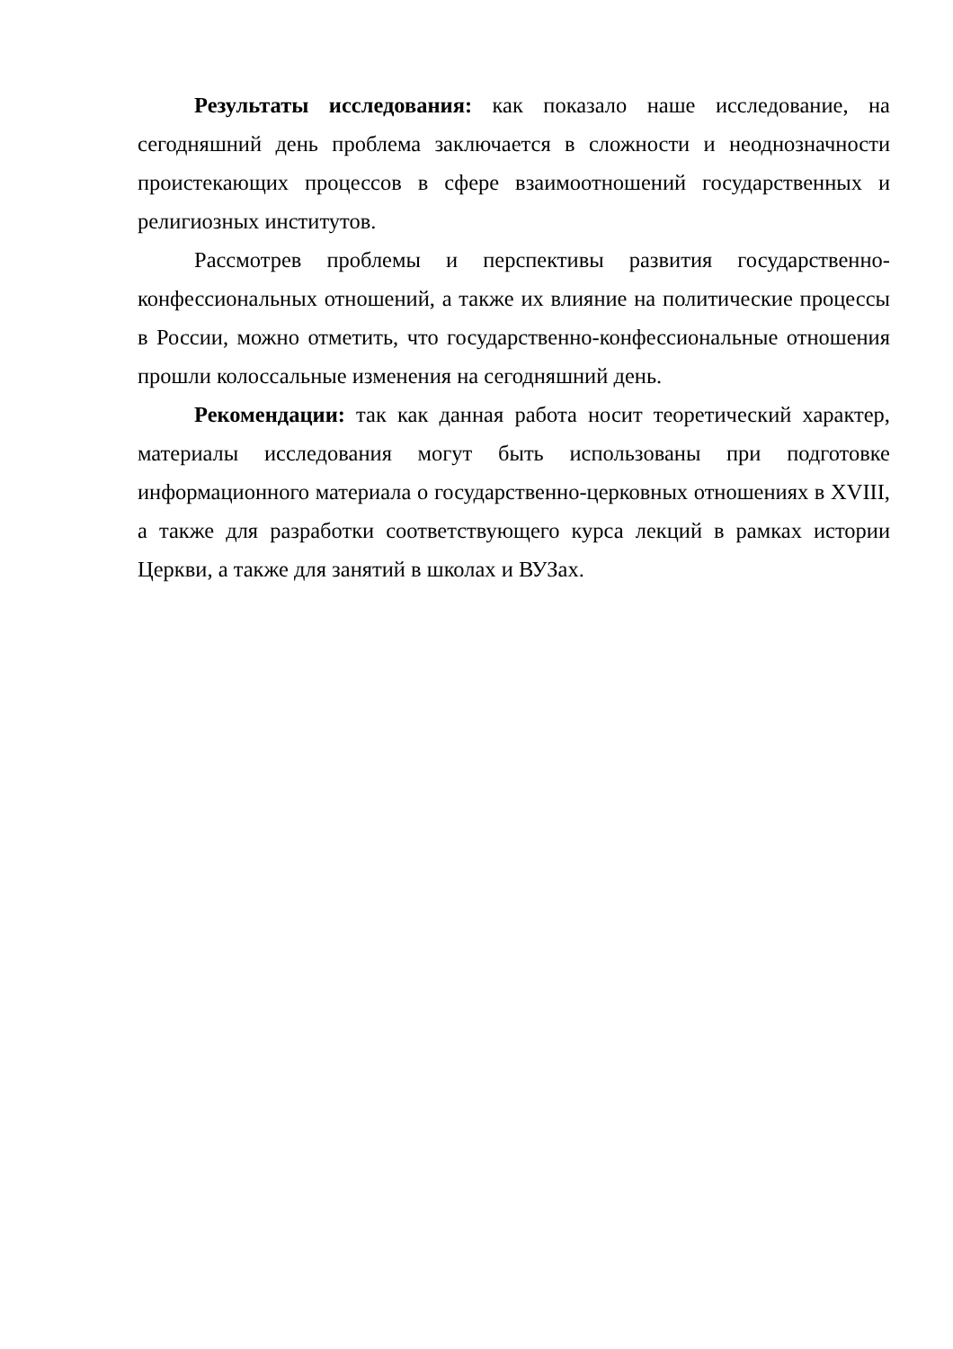Результаты исследования: как показало наше исследование, на сегодняшний день проблема заключается в сложности и неоднозначности проистекающих процессов в сфере взаимоотношений государственных и религиозных институтов.
Рассмотрев проблемы и перспективы развития государственно-конфессиональных отношений, а также их влияние на политические процессы в России, можно отметить, что государственно-конфессиональные отношения прошли колоссальные изменения на сегодняшний день.
Рекомендации: так как данная работа носит теоретический характер, материалы исследования могут быть использованы при подготовке информационного материала о государственно-церковных отношениях в XVIII, а также для разработки соответствующего курса лекций в рамках истории Церкви, а также для занятий в школах и ВУЗах.